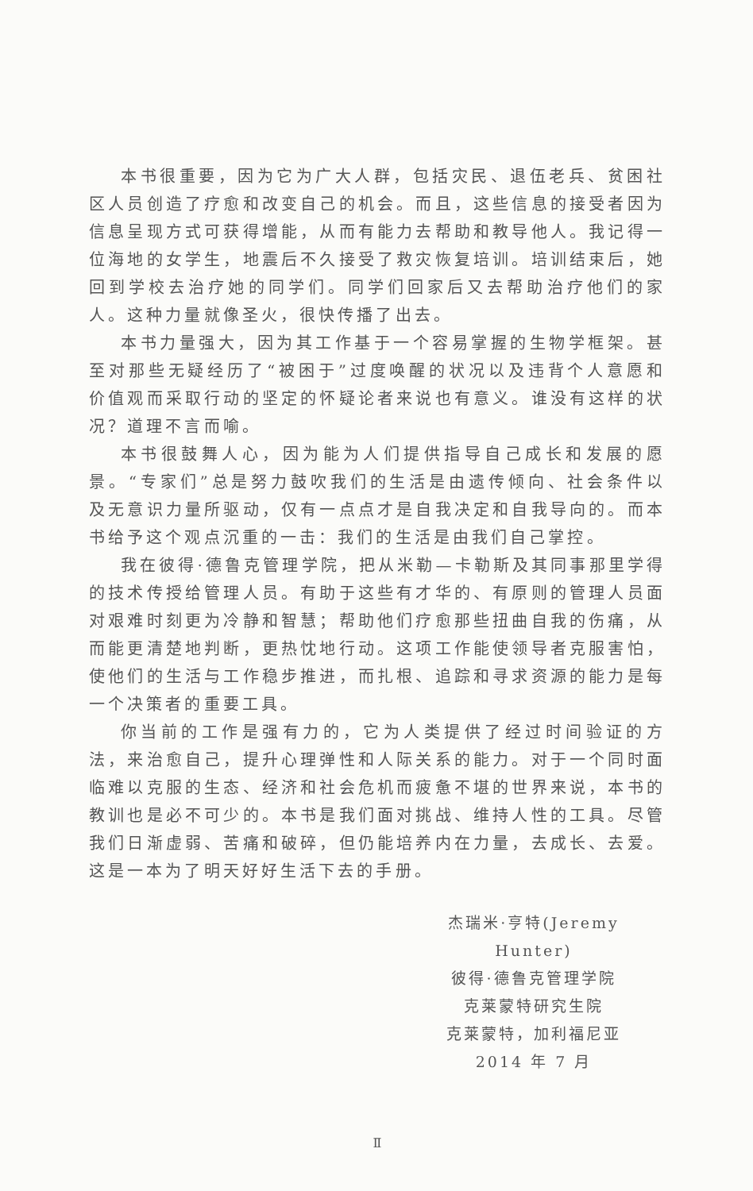本书很重要，因为它为广大人群，包括灾民、退伍老兵、贫困社区人员创造了疗愈和改变自己的机会。而且，这些信息的接受者因为信息呈现方式可获得增能，从而有能力去帮助和教导他人。我记得一位海地的女学生，地震后不久接受了救灾恢复培训。培训结束后，她回到学校去治疗她的同学们。同学们回家后又去帮助治疗他们的家人。这种力量就像圣火，很快传播了出去。
本书力量强大，因为其工作基于一个容易掌握的生物学框架。甚至对那些无疑经历了“被困于”过度唤醒的状况以及违背个人意愿和价值观而采取行动的坚定的怀疑论者来说也有意义。谁没有这样的状况？道理不言而喻。
本书很鼓舞人心，因为能为人们提供指导自己成长和发展的愿景。“专家们”总是努力鼓吹我们的生活是由遗传倾向、社会条件以及无意识力量所驱动，仅有一点点才是自我决定和自我导向的。而本书给予这个观点沉重的一击：我们的生活是由我们自己掌控。
我在彼得·德鲁克管理学院，把从米勒—卡勒斯及其同事那里学得的技术传授给管理人员。有助于这些有才华的、有原则的管理人员面对艰难时刻更为冷静和智慧；帮助他们疗愈那些扭曲自我的伤痛，从而能更清楚地判断，更热忱地行动。这项工作能使领导者克服害怕，使他们的生活与工作稳步推进，而扎根、追踪和寻求资源的能力是每一个决策者的重要工具。
你当前的工作是强有力的，它为人类提供了经过时间验证的方法，来治愈自己，提升心理弹性和人际关系的能力。对于一个同时面临难以克服的生态、经济和社会危机而疲惫不堪的世界来说，本书的教训也是必不可少的。本书是我们面对挑战、维持人性的工具。尽管我们日渐虚弱、苦痛和破碎，但仍能培养内在力量，去成长、去爱。这是一本为了明天好好生活下去的手册。
杰瑞米·亨特(Jeremy Hunter)
彼得·德鲁克管理学院
克莱蒙特研究生院
克莱蒙特，加利福尼亚
2014 年 7 月
Ⅱ